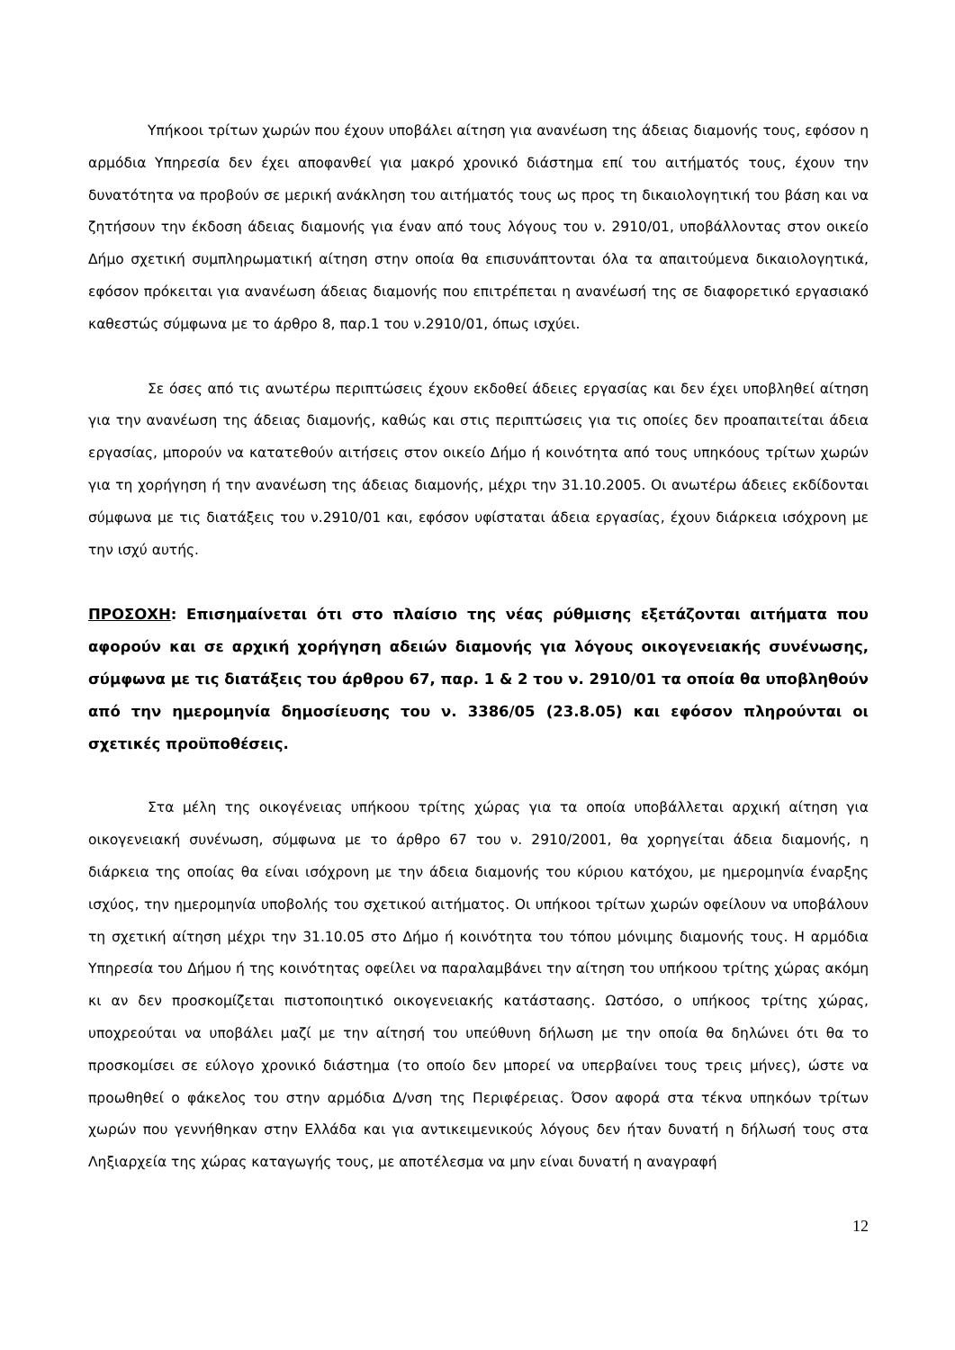Υπήκοοι τρίτων χωρών που έχουν υποβάλει αίτηση για ανανέωση της άδειας διαμονής τους, εφόσον η αρμόδια Υπηρεσία δεν έχει αποφανθεί για μακρό χρονικό διάστημα επί του αιτήματός τους, έχουν την δυνατότητα να προβούν σε μερική ανάκληση του αιτήματός τους ως προς τη δικαιολογητική του βάση και να ζητήσουν την έκδοση άδειας διαμονής για έναν από τους λόγους του ν. 2910/01, υποβάλλοντας στον οικείο Δήμο σχετική συμπληρωματική αίτηση στην οποία θα επισυνάπτονται όλα τα απαιτούμενα δικαιολογητικά, εφόσον πρόκειται για ανανέωση άδειας διαμονής που επιτρέπεται η ανανέωσή της σε διαφορετικό εργασιακό καθεστώς σύμφωνα με το άρθρο 8, παρ.1 του ν.2910/01, όπως ισχύει.
Σε όσες από τις ανωτέρω περιπτώσεις έχουν εκδοθεί άδειες εργασίας και δεν έχει υποβληθεί αίτηση για την ανανέωση της άδειας διαμονής, καθώς και στις περιπτώσεις για τις οποίες δεν προαπαιτείται άδεια εργασίας, μπορούν να κατατεθούν αιτήσεις στον οικείο Δήμο ή κοινότητα από τους υπηκόους τρίτων χωρών για τη χορήγηση ή την ανανέωση της άδειας διαμονής, μέχρι την 31.10.2005. Οι ανωτέρω άδειες εκδίδονται σύμφωνα με τις διατάξεις του ν.2910/01 και, εφόσον υφίσταται άδεια εργασίας, έχουν διάρκεια ισόχρονη με την ισχύ αυτής.
ΠΡΟΣΟΧΗ: Επισημαίνεται ότι στο πλαίσιο της νέας ρύθμισης εξετάζονται αιτήματα που αφορούν και σε αρχική χορήγηση αδειών διαμονής για λόγους οικογενειακής συνένωσης, σύμφωνα με τις διατάξεις του άρθρου 67, παρ. 1 & 2 του ν. 2910/01 τα οποία θα υποβληθούν από την ημερομηνία δημοσίευσης του ν. 3386/05 (23.8.05) και εφόσον πληρούνται οι σχετικές προϋποθέσεις.
Στα μέλη της οικογένειας υπήκοου τρίτης χώρας για τα οποία υποβάλλεται αρχική αίτηση για οικογενειακή συνένωση, σύμφωνα με το άρθρο 67 του ν. 2910/2001, θα χορηγείται άδεια διαμονής, η διάρκεια της οποίας θα είναι ισόχρονη με την άδεια διαμονής του κύριου κατόχου, με ημερομηνία έναρξης ισχύος, την ημερομηνία υποβολής του σχετικού αιτήματος. Οι υπήκοοι τρίτων χωρών οφείλουν να υποβάλουν τη σχετική αίτηση μέχρι την 31.10.05 στο Δήμο ή κοινότητα του τόπου μόνιμης διαμονής τους. Η αρμόδια Υπηρεσία του Δήμου ή της κοινότητας οφείλει να παραλαμβάνει την αίτηση του υπήκοου τρίτης χώρας ακόμη κι αν δεν προσκομίζεται πιστοποιητικό οικογενειακής κατάστασης. Ωστόσο, ο υπήκοος τρίτης χώρας, υποχρεούται να υποβάλει μαζί με την αίτησή του υπεύθυνη δήλωση με την οποία θα δηλώνει ότι θα το προσκομίσει σε εύλογο χρονικό διάστημα (το οποίο δεν μπορεί να υπερβαίνει τους τρεις μήνες), ώστε να προωθηθεί ο φάκελος του στην αρμόδια Δ/νση της Περιφέρειας. Όσον αφορά στα τέκνα υπηκόων τρίτων χωρών που γεννήθηκαν στην Ελλάδα και για αντικειμενικούς λόγους δεν ήταν δυνατή η δήλωσή τους στα Ληξιαρχεία της χώρας καταγωγής τους, με αποτέλεσμα να μην είναι δυνατή η αναγραφή
12